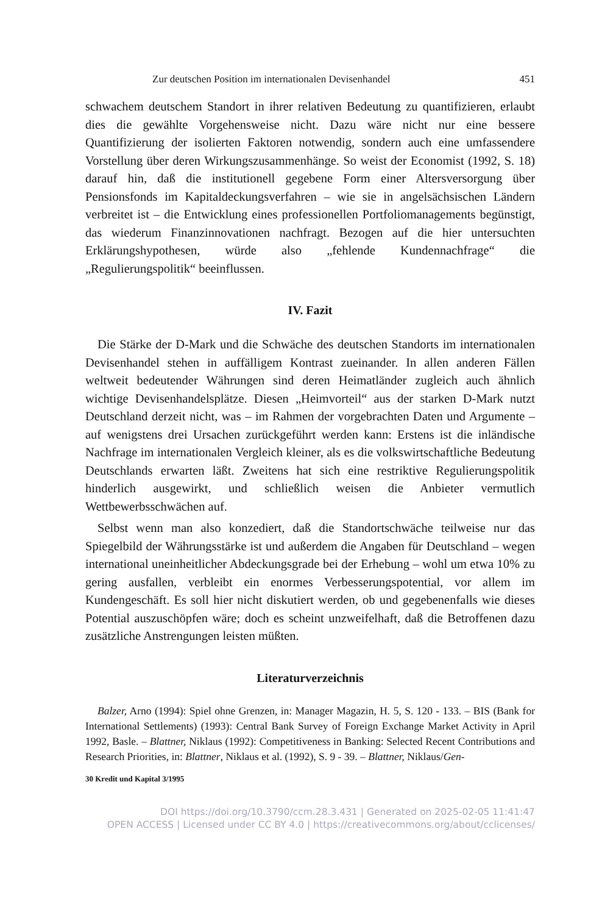Zur deutschen Position im internationalen Devisenhandel 451
schwachem deutschem Standort in ihrer relativen Bedeutung zu quantifizieren, erlaubt dies die gewählte Vorgehensweise nicht. Dazu wäre nicht nur eine bessere Quantifizierung der isolierten Faktoren notwendig, sondern auch eine umfassendere Vorstellung über deren Wirkungszusammenhänge. So weist der Economist (1992, S. 18) darauf hin, daß die institutionell gegebene Form einer Altersversorgung über Pensionsfonds im Kapitaldeckungsverfahren – wie sie in angelsächsischen Ländern verbreitet ist – die Entwicklung eines professionellen Portfoliomanagements begünstigt, das wiederum Finanzinnovationen nachfragt. Bezogen auf die hier untersuchten Erklärungshypothesen, würde also „fehlende Kundennachfrage“ die „Regulierungspolitik“ beeinflussen.
IV. Fazit
Die Stärke der D-Mark und die Schwäche des deutschen Standorts im internationalen Devisenhandel stehen in auffälligem Kontrast zueinander. In allen anderen Fällen weltweit bedeutender Währungen sind deren Heimatländer zugleich auch ähnlich wichtige Devisenhandelsplätze. Diesen „Heimvorteil“ aus der starken D-Mark nutzt Deutschland derzeit nicht, was – im Rahmen der vorgebrachten Daten und Argumente – auf wenigstens drei Ursachen zurückgeführt werden kann: Erstens ist die inländische Nachfrage im internationalen Vergleich kleiner, als es die volkswirtschaftliche Bedeutung Deutschlands erwarten läßt. Zweitens hat sich eine restriktive Regulierungspolitik hinderlich ausgewirkt, und schließlich weisen die Anbieter vermutlich Wettbewerbsschwächen auf.
Selbst wenn man also konzediert, daß die Standortschwäche teilweise nur das Spiegelbild der Währungsstärke ist und außerdem die Angaben für Deutschland – wegen international uneinheitlicher Abdeckungsgrade bei der Erhebung – wohl um etwa 10% zu gering ausfallen, verbleibt ein enormes Verbesserungspotential, vor allem im Kundengeschäft. Es soll hier nicht diskutiert werden, ob und gegebenenfalls wie dieses Potential auszuschöpfen wäre; doch es scheint unzweifelhaft, daß die Betroffenen dazu zusätzliche Anstrengungen leisten müßten.
Literaturverzeichnis
Balzer, Arno (1994): Spiel ohne Grenzen, in: Manager Magazin, H. 5, S. 120 - 133. – BIS (Bank for International Settlements) (1993): Central Bank Survey of Foreign Exchange Market Activity in April 1992, Basle. – Blattner, Niklaus (1992): Competitiveness in Banking: Selected Recent Contributions and Research Priorities, in: Blattner, Niklaus et al. (1992), S. 9 - 39. – Blattner, Niklaus/Gen-
30 Kredit und Kapital 3/1995
DOI https://doi.org/10.3790/ccm.28.3.431 | Generated on 2025-02-05 11:41:47
OPEN ACCESS | Licensed under CC BY 4.0 | https://creativecommons.org/about/cclicenses/